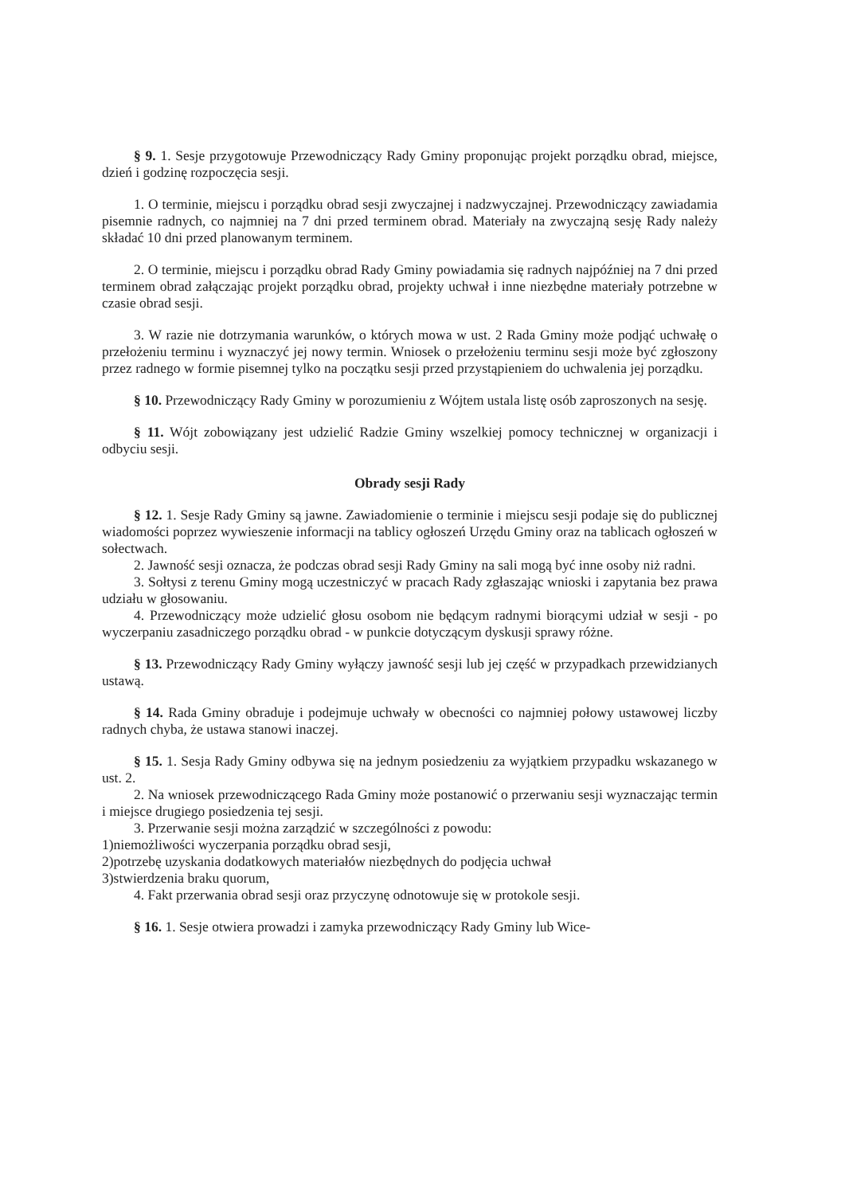§ 9. 1. Sesje przygotowuje Przewodniczący Rady Gminy proponując projekt porządku obrad, miejsce, dzień i godzinę rozpoczęcia sesji.
1. O terminie, miejscu i porządku obrad sesji zwyczajnej i nadzwyczajnej. Przewodniczący zawiadamia pisemnie radnych, co najmniej na 7 dni przed terminem obrad. Materiały na zwyczajną sesję Rady należy składać 10 dni przed planowanym terminem.
2. O terminie, miejscu i porządku obrad Rady Gminy powiadamia się radnych najpóźniej na 7 dni przed terminem obrad załączając projekt porządku obrad, projekty uchwał i inne niezbędne materiały potrzebne w czasie obrad sesji.
3. W razie nie dotrzymania warunków, o których mowa w ust. 2 Rada Gminy może podjąć uchwałę o przełożeniu terminu i wyznaczyć jej nowy termin. Wniosek o przełożeniu terminu sesji może być zgłoszony przez radnego w formie pisemnej tylko na początku sesji przed przystąpieniem do uchwalenia jej porządku.
§ 10. Przewodniczący Rady Gminy w porozumieniu z Wójtem ustala listę osób zaproszonych na sesję.
§ 11. Wójt zobowiązany jest udzielić Radzie Gminy wszelkiej pomocy technicznej w organizacji i odbyciu sesji.
Obrady sesji Rady
§ 12. 1. Sesje Rady Gminy są jawne. Zawiadomienie o terminie i miejscu sesji podaje się do publicznej wiadomości poprzez wywieszenie informacji na tablicy ogłoszeń Urzędu Gminy oraz na tablicach ogłoszeń w sołectwach.
2. Jawność sesji oznacza, że podczas obrad sesji Rady Gminy na sali mogą być inne osoby niż radni.
3. Sołtysi z terenu Gminy mogą uczestniczyć w pracach Rady zgłaszając wnioski i zapytania bez prawa udziału w głosowaniu.
4. Przewodniczący może udzielić głosu osobom nie będącym radnymi biorącymi udział w sesji - po wyczerpaniu zasadniczego porządku obrad - w punkcie dotyczącym dyskusji sprawy różne.
§ 13. Przewodniczący Rady Gminy wyłączy jawność sesji lub jej część w przypadkach przewidzianych ustawą.
§ 14. Rada Gminy obraduje i podejmuje uchwały w obecności co najmniej połowy ustawowej liczby radnych chyba, że ustawa stanowi inaczej.
§ 15. 1. Sesja Rady Gminy odbywa się na jednym posiedzeniu za wyjątkiem przypadku wskazanego w ust. 2.
2. Na wniosek przewodniczącego Rada Gminy może postanowić o przerwaniu sesji wyznaczając termin i miejsce drugiego posiedzenia tej sesji.
3. Przerwanie sesji można zarządzić w szczególności z powodu:
1)niemożliwości wyczerpania porządku obrad sesji,
2)potrzebę uzyskania dodatkowych materiałów niezbędnych do podjęcia uchwał
3)stwierdzenia braku quorum,
4. Fakt przerwania obrad sesji oraz przyczynę odnotowuje się w protokole sesji.
§ 16. 1. Sesje otwiera prowadzi i zamyka przewodniczący Rady Gminy lub Wice-